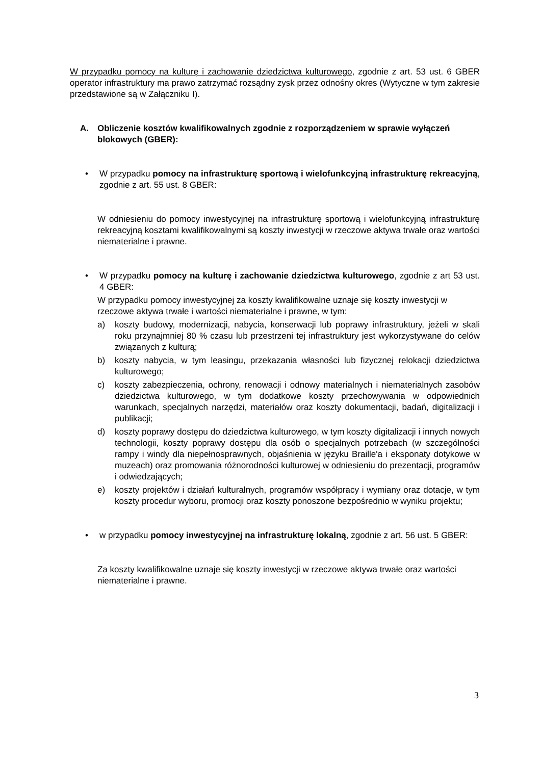W przypadku pomocy na kulturę i zachowanie dziedzictwa kulturowego, zgodnie z art. 53 ust. 6 GBER operator infrastruktury ma prawo zatrzymać rozsądny zysk przez odnośny okres (Wytyczne w tym zakresie przedstawione są w Załączniku I).
A. Obliczenie kosztów kwalifikowalnych zgodnie z rozporządzeniem w sprawie wyłączeń blokowych (GBER):
• W przypadku pomocy na infrastrukturę sportową i wielofunkcyjną infrastrukturę rekreacyjną, zgodnie z art. 55 ust. 8 GBER:
W odniesieniu do pomocy inwestycyjnej na infrastrukturę sportową i wielofunkcyjną infrastrukturę rekreacyjną kosztami kwalifikowalnymi są koszty inwestycji w rzeczowe aktywa trwałe oraz wartości niematerialne i prawne.
• W przypadku pomocy na kulturę i zachowanie dziedzictwa kulturowego, zgodnie z art 53 ust. 4 GBER:
W przypadku pomocy inwestycyjnej za koszty kwalifikowalne uznaje się koszty inwestycji w rzeczowe aktywa trwałe i wartości niematerialne i prawne, w tym:
a) koszty budowy, modernizacji, nabycia, konserwacji lub poprawy infrastruktury, jeżeli w skali roku przynajmniej 80 % czasu lub przestrzeni tej infrastruktury jest wykorzystywane do celów związanych z kulturą;
b) koszty nabycia, w tym leasingu, przekazania własności lub fizycznej relokacji dziedzictwa kulturowego;
c) koszty zabezpieczenia, ochrony, renowacji i odnowy materialnych i niematerialnych zasobów dziedzictwa kulturowego, w tym dodatkowe koszty przechowywania w odpowiednich warunkach, specjalnych narzędzi, materiałów oraz koszty dokumentacji, badań, digitalizacji i publikacji;
d) koszty poprawy dostępu do dziedzictwa kulturowego, w tym koszty digitalizacji i innych nowych technologii, koszty poprawy dostępu dla osób o specjalnych potrzebach (w szczególności rampy i windy dla niepełnosprawnych, objaśnienia w języku Braille'a i eksponaty dotykowe w muzeach) oraz promowania różnorodności kulturowej w odniesieniu do prezentacji, programów i odwiedzających;
e) koszty projektów i działań kulturalnych, programów współpracy i wymiany oraz dotacje, w tym koszty procedur wyboru, promocji oraz koszty ponoszone bezpośrednio w wyniku projektu;
• w przypadku pomocy inwestycyjnej na infrastrukturę lokalną, zgodnie z art. 56 ust. 5 GBER:
Za koszty kwalifikowalne uznaje się koszty inwestycji w rzeczowe aktywa trwałe oraz wartości niematerialne i prawne.
3